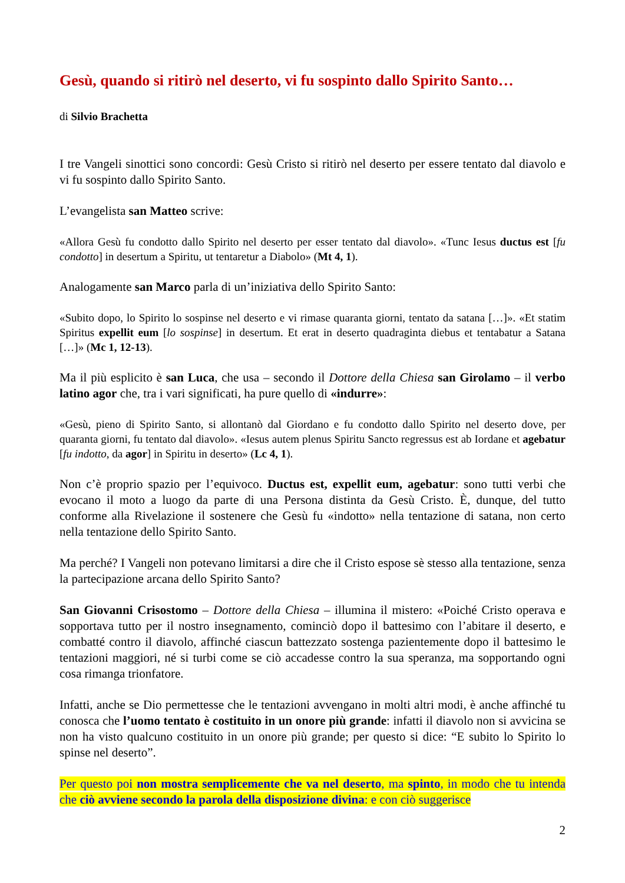Gesù, quando si ritirò nel deserto, vi fu sospinto dallo Spirito Santo…
di Silvio Brachetta
I tre Vangeli sinottici sono concordi: Gesù Cristo si ritirò nel deserto per essere tentato dal diavolo e vi fu sospinto dallo Spirito Santo.
L’evangelista san Matteo scrive:
«Allora Gesù fu condotto dallo Spirito nel deserto per esser tentato dal diavolo». «Tunc Iesus ductus est [fu condotto] in desertum a Spiritu, ut tentaretur a Diabolo» (Mt 4, 1).
Analogamente san Marco parla di un’iniziativa dello Spirito Santo:
«Subito dopo, lo Spirito lo sospinse nel deserto e vi rimase quaranta giorni, tentato da satana […]». «Et statim Spiritus expellit eum [lo sospinse] in desertum. Et erat in deserto quadraginta diebus et tentabatur a Satana […]» (Mc 1, 12-13).
Ma il più esplicito è san Luca, che usa – secondo il Dottore della Chiesa san Girolamo – il verbo latino agor che, tra i vari significati, ha pure quello di «indurre»:
«Gesù, pieno di Spirito Santo, si allontanò dal Giordano e fu condotto dallo Spirito nel deserto dove, per quaranta giorni, fu tentato dal diavolo». «Iesus autem plenus Spiritu Sancto regressus est ab Iordane et agebatur [fu indotto, da agor] in Spiritu in deserto» (Lc 4, 1).
Non c’è proprio spazio per l’equivoco. Ductus est, expellit eum, agebatur: sono tutti verbi che evocano il moto a luogo da parte di una Persona distinta da Gesù Cristo. È, dunque, del tutto conforme alla Rivelazione il sostenere che Gesù fu «indotto» nella tentazione di satana, non certo nella tentazione dello Spirito Santo.
Ma perché? I Vangeli non potevano limitarsi a dire che il Cristo espose sè stesso alla tentazione, senza la partecipazione arcana dello Spirito Santo?
San Giovanni Crisostomo – Dottore della Chiesa – illumina il mistero: «Poiché Cristo operava e sopportava tutto per il nostro insegnamento, cominciò dopo il battesimo con l’abitare il deserto, e combatté contro il diavolo, affinché ciascun battezzato sostenga pazientemente dopo il battesimo le tentazioni maggiori, né si turbi come se ciò accadesse contro la sua speranza, ma sopportando ogni cosa rimanga trionfatore.
Infatti, anche se Dio permettesse che le tentazioni avvengano in molti altri modi, è anche affinché tu conosca che l’uomo tentato è costituito in un onore più grande: infatti il diavolo non si avvicina se non ha visto qualcuno costituito in un onore più grande; per questo si dice: “E subito lo Spirito lo spinse nel deserto”.
Per questo poi non mostra semplicemente che va nel deserto, ma spinto, in modo che tu intenda che ciò avviene secondo la parola della disposizione divina: e con ciò suggerisce
2